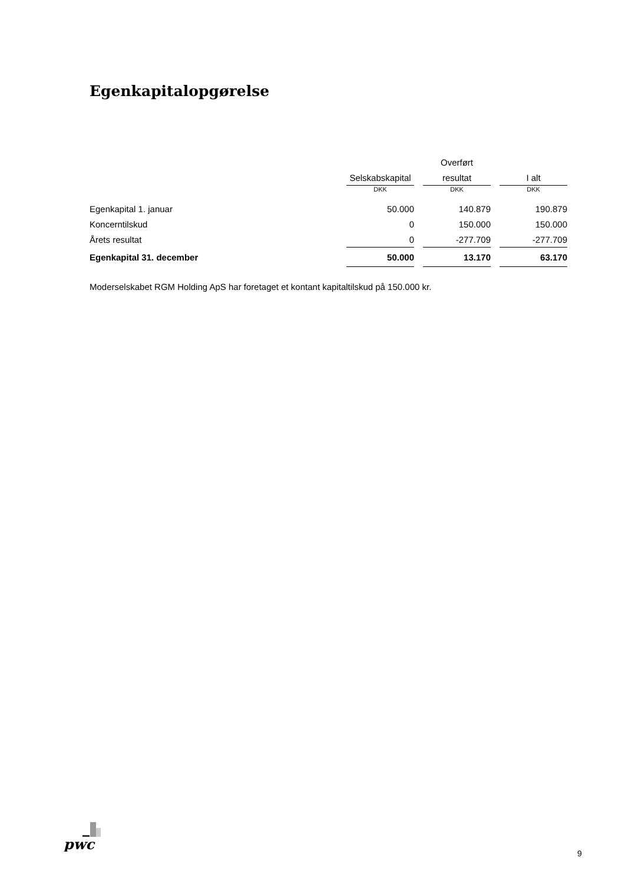Egenkapitalopgørelse
| | | Overført | |
| | Selskabskapital | resultat | I alt |
| | DKK | DKK | DKK |
| Egenkapital 1. januar | 50.000 | 140.879 | 190.879 |
| Koncerntilskud | 0 | 150.000 | 150.000 |
| Årets resultat | 0 | -277.709 | -277.709 |
| Egenkapital 31. december | 50.000 | 13.170 | 63.170 |
Moderselskabet RGM Holding ApS har foretaget et kontant kapitaltilskud på 150.000 kr.
pwc
9